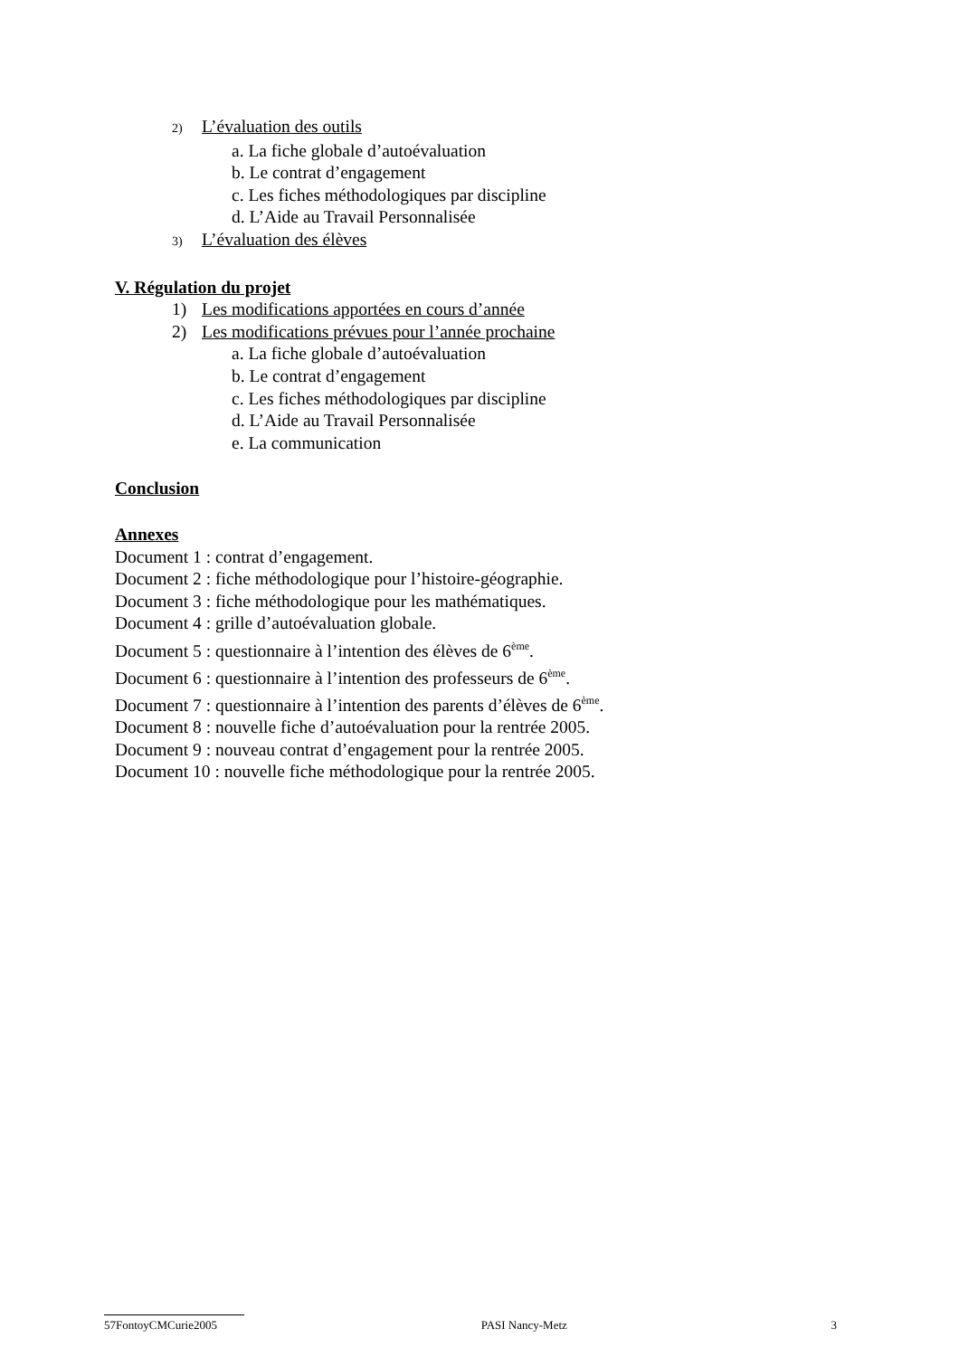2) L’évaluation des outils
a. La fiche globale d’autoévaluation
b. Le contrat d’engagement
c. Les fiches méthodologiques par discipline
d. L’Aide au Travail Personnalisée
3) L’évaluation des élèves
V. Régulation du projet
1) Les modifications apportées en cours d’année
2) Les modifications prévues pour l’année prochaine
a. La fiche globale d’autoévaluation
b. Le contrat d’engagement
c. Les fiches méthodologiques par discipline
d. L’Aide au Travail Personnalisée
e. La communication
Conclusion
Annexes
Document 1 : contrat d’engagement.
Document 2 : fiche méthodologique pour l’histoire-géographie.
Document 3 : fiche méthodologique pour les mathématiques.
Document 4 : grille d’autoévaluation globale.
Document 5 : questionnaire à l’intention des élèves de 6<sup>ème</sup>.
Document 6 : questionnaire à l’intention des professeurs de 6<sup>ème</sup>.
Document 7 : questionnaire à l’intention des parents d’élèves de 6<sup>ème</sup>.
Document 8 : nouvelle fiche d’autoévaluation pour la rentrée 2005.
Document 9 : nouveau contrat d’engagement pour la rentrée 2005.
Document 10 : nouvelle fiche méthodologique pour la rentrée 2005.
57FontoyCMCurie2005 PASI Nancy-Metz 3